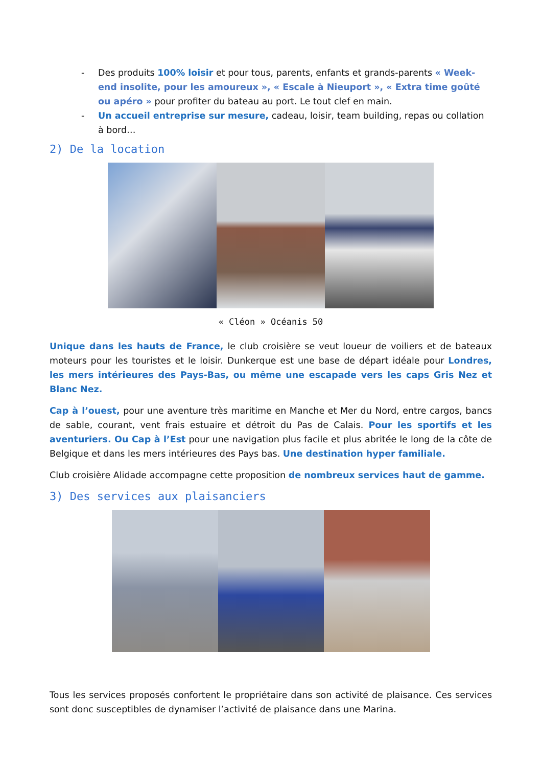- Des produits 100% loisir et pour tous, parents, enfants et grands-parents « Week-end insolite, pour les amoureux », « Escale à Nieuport », « Extra time goûté ou apéro » pour profiter du bateau au port. Le tout clef en main.
- Un accueil entreprise sur mesure, cadeau, loisir, team building, repas ou collation à bord…
2) De la location
« Cléon » Océanis 50
Unique dans les hauts de France, le club croisière se veut loueur de voiliers et de bateaux moteurs pour les touristes et le loisir. Dunkerque est une base de départ idéale pour Londres, les mers intérieures des Pays-Bas, ou même une escapade vers les caps Gris Nez et Blanc Nez.
Cap à l’ouest, pour une aventure très maritime en Manche et Mer du Nord, entre cargos, bancs de sable, courant, vent frais estuaire et détroit du Pas de Calais. Pour les sportifs et les aventuriers. Ou Cap à l’Est pour une navigation plus facile et plus abritée le long de la côte de Belgique et dans les mers intérieures des Pays bas. Une destination hyper familiale.
Club croisière Alidade accompagne cette proposition de nombreux services haut de gamme.
3) Des services aux plaisanciers
Tous les services proposés confortent le propriétaire dans son activité de plaisance. Ces services sont donc susceptibles de dynamiser l’activité de plaisance dans une Marina.